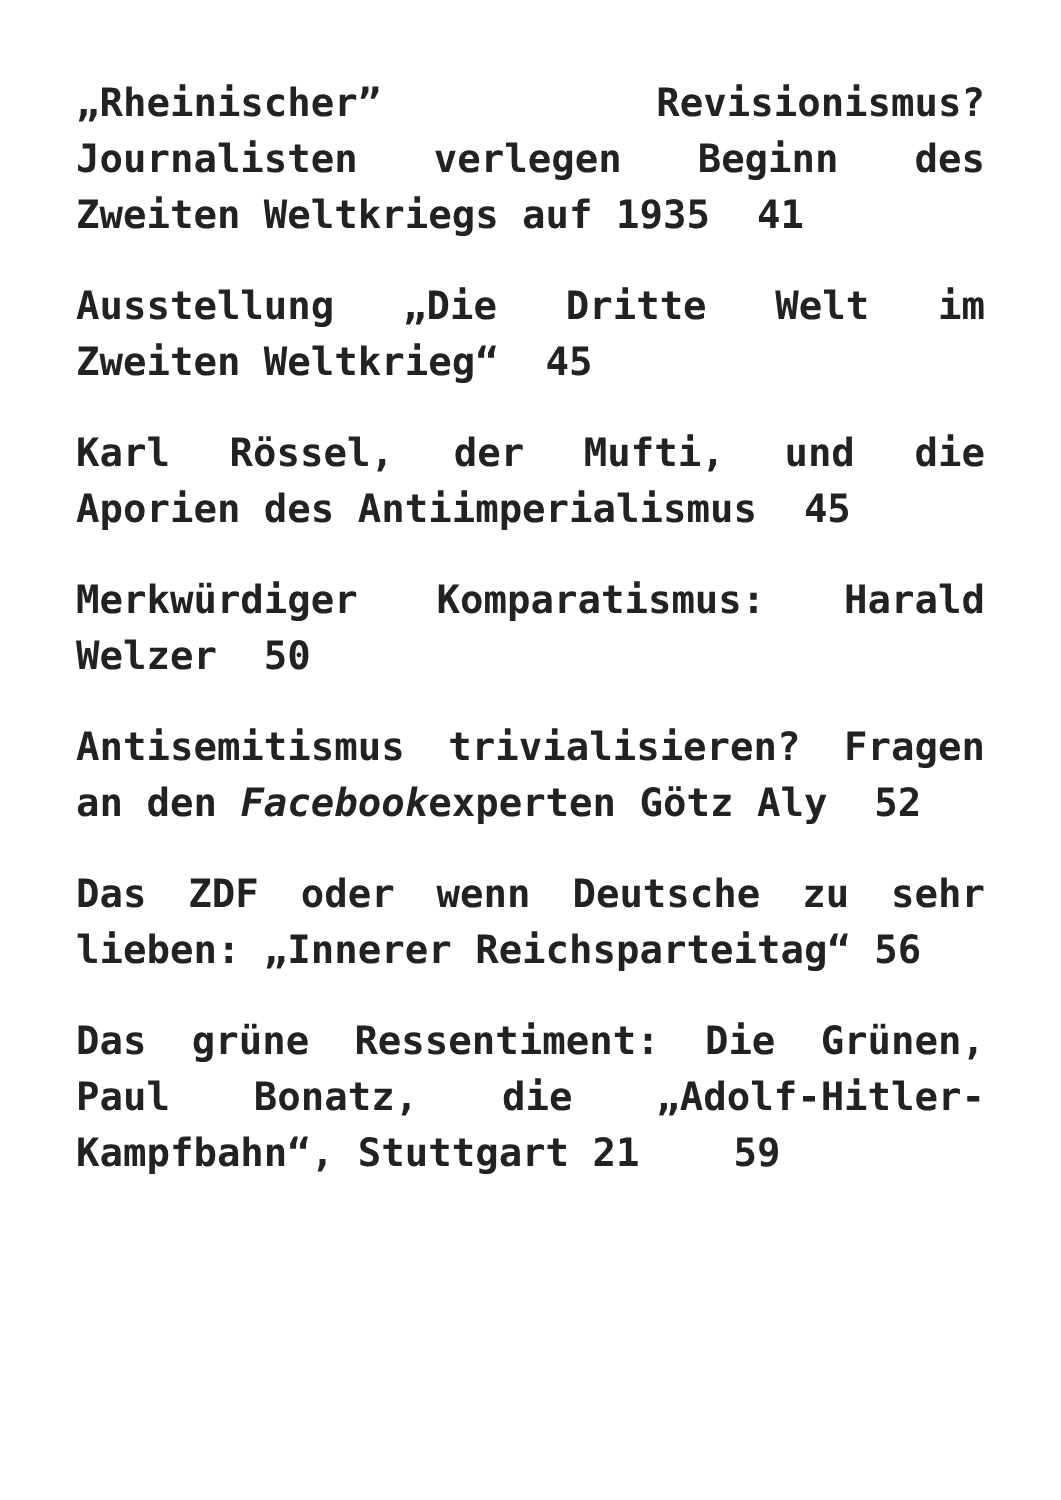„Rheinischer” Revisionismus? Journalisten verlegen Beginn des Zweiten Weltkriegs auf 1935 41
Ausstellung „Die Dritte Welt im Zweiten Weltkrieg“ 45
Karl Rössel, der Mufti, und die Aporien des Antiimperialismus 45
Merkwürdiger Komparatismus: Harald Welzer 50
Antisemitismus trivialisieren? Fragen an den Facebookexperten Götz Aly 52
Das ZDF oder wenn Deutsche zu sehr lieben: „Innerer Reichsparteitag“ 56
Das grüne Ressentiment: Die Grünen, Paul Bonatz, die „Adolf-Hitler-Kampfbahn“, Stuttgart 21 59